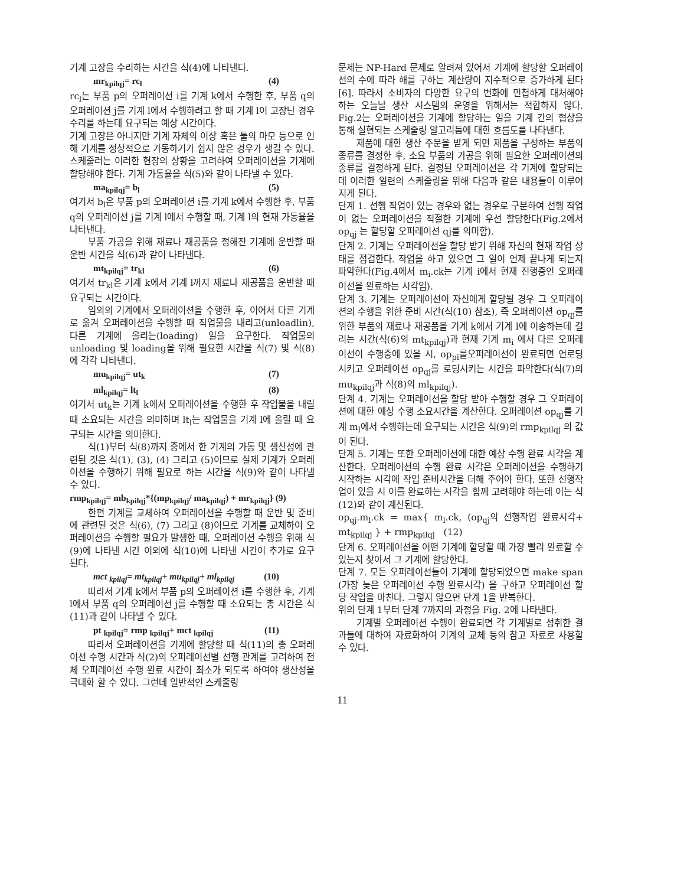기계 고장을 수리하는 시간을 식(4)에 나타낸다.
mr<sub>kpilqj</sub>= rc<sub>l</sub> (4)
rc<sub>l</sub>는 부품 p의 오퍼레이션 i를 기계 k에서 수행한 후, 부품 q의 오퍼레이션 j를 기계 l에서 수행하려고 할 때 기계 l이 고장난 경우 수리를 하는데 요구되는 예상 시간이다.
기계 고장은 아니지만 기계 자체의 이상 혹은 툴의 마모 등으로 인해 기계를 정상적으로 가동하기가 쉽지 않은 경우가 생길 수 있다. 스케줄러는 이러한 현장의 상황을 고려하여 오퍼레이션을 기계에 할당해야 한다. 기계 가동율을 식(5)와 같이 나타낼 수 있다.
ma<sub>kpilqj</sub>= b<sub>l</sub> (5)
여기서 b<sub>l</sub>은 부품 p의 오퍼레이션 i를 기계 k에서 수행한 후, 부품 q의 오퍼레이션 j를 기계 l에서 수행할 때, 기계 l의 현재 가동율을 나타낸다.
부품 가공을 위해 재료나 재공품을 정해진 기계에 운반할 때 운반 시간을 식(6)과 같이 나타낸다.
mt<sub>kpilqj</sub>= tr<sub>kl</sub> (6)
여기서 tr<sub>kl</sub>은 기계 k에서 기계 l까지 재료나 재공품을 운반할 때 요구되는 시간이다.
임의의 기계에서 오퍼레이션을 수행한 후, 이어서 다른 기계로 옮겨 오퍼레이션을 수행할 때 작업물을 내리고(unloadlin), 다른 기계에 올리는(loading) 일을 요구한다. 작업물의 unloading 및 loading을 위해 필요한 시간을 식(7) 및 식(8)에 각각 나타낸다.
mu<sub>kpilqj</sub>= ut<sub>k</sub> (7)
ml<sub>kpilqj</sub>= lt<sub>l</sub> (8)
여기서 ut<sub>k</sub>는 기계 k에서 오퍼레이션을 수행한 후 작업물을 내릴 때 소요되는 시간을 의미하며 lt<sub>l</sub>는 작업물을 기계 l에 올릴 때 요구되는 시간을 의미한다.
식(1)부터 식(8)까지 중에서 한 기계의 가동 및 생산성에 관련된 것은 식(1), (3), (4) 그리고 (5)이므로 실제 기계가 오퍼레이션을 수행하기 위해 필요로 하는 시간을 식(9)와 같이 나타낼 수 있다.
rmp<sub>kpilqj</sub>= mb<sub>kpilqj</sub>*{(mp<sub>kpilqj</sub>/ ma<sub>kpilqj</sub>) + mr<sub>kpilqj</sub>} (9)
한편 기계를 교체하여 오퍼레이션을 수행할 때 운반 및 준비에 관련된 것은 식(6), (7) 그리고 (8)이므로 기계를 교체하여 오퍼레이션을 수행할 필요가 발생한 때, 오퍼레이션 수행을 위해 식(9)에 나타낸 시간 이외에 식(10)에 나타낸 시간이 추가로 요구된다.
mct <sub>kpilqj</sub>= mt<sub>kpilqj</sub>+ mu<sub>kpilqj</sub>+ ml<sub>kpilqj</sub> (10)
따라서 기계 k에서 부품 p의 오퍼레이션 i를 수행한 후, 기계 l에서 부품 q의 오퍼레이션 j를 수행할 때 소요되는 총 시간은 식(11)과 같이 나타낼 수 있다.
pt <sub>kpilqj</sub>= rmp <sub>kpilqj</sub>+ mct <sub>kpilqj</sub> (11)
따라서 오퍼레이션을 기계에 할당할 때 식(11)의 총 오퍼레이션 수행 시간과 식(2)의 오퍼레이션별 선행 관계를 고려하여 전체 오퍼레이션 수행 완료 시간이 최소가 되도록 하여야 생산성을 극대화 할 수 있다. 그런데 일반적인 스케줄링
문제는 NP-Hard 문제로 알려져 있어서 기계에 할당할 오퍼레이션의 수에 따라 해를 구하는 계산량이 지수적으로 증가하게 된다[6]. 따라서 소비자의 다양한 요구의 변화에 민첩하게 대처해야 하는 오늘날 생산 시스템의 운영을 위해서는 적합하지 않다. Fig.2는 오퍼레이션을 기계에 할당하는 일을 기계 간의 협상을 통해 실현되는 스케줄링 알고리듬에 대한 흐름도를 나타낸다.
제품에 대한 생산 주문을 받게 되면 제품을 구성하는 부품의 종류를 결정한 후, 소요 부품의 가공을 위해 필요한 오퍼레이션의 종류를 결정하게 된다. 결정된 오퍼레이션은 각 기계에 할당되는데 이러한 일련의 스케줄링을 위해 다음과 같은 내용들이 이루어지게 된다.
단계 1. 선행 작업이 있는 경우와 없는 경우로 구분하여 선행 작업이 없는 오퍼레이션을 적절한 기계에 우선 할당한다(Fig.2에서 op<sub>qj</sub> 는 할당할 오퍼레이션 qj를 의미함).
단계 2. 기계는 오퍼레이션을 할당 받기 위해 자신의 현재 작업 상태를 점검한다. 작업을 하고 있으면 그 일이 언제 끝나게 되는지 파악한다(Fig.4에서 m<sub>i</sub>.ck는 기계 i에서 현재 진행중인 오퍼레이션을 완료하는 시각임).
단계 3. 기계는 오퍼레이션이 자신에게 할당될 경우 그 오퍼레이션의 수행을 위한 준비 시간(식(10) 참조), 즉 오퍼레이션 op<sub>qj</sub>를 위한 부품의 재료나 재공품을 기계 k에서 기계 l에 이송하는데 걸리는 시간(식(6)의 mt<sub>kpilqj</sub>)과 현재 기계 m<sub>i</sub> 에서 다른 오퍼레이션이 수행중에 있을 시, op<sub>pi</sub>를오퍼레이션이 완료되면 언로딩시키고 오퍼레이션 op<sub>qj</sub>를 로딩시키는 시간을 파악한다(식(7)의 mu<sub>kpilqj</sub>과 식(8)의 ml<sub>kpilqj</sub>).
단계 4. 기계는 오퍼레이션을 할당 받아 수행할 경우 그 오퍼레이션에 대한 예상 수행 소요시간을 계산한다. 오퍼레이션 op<sub>qj</sub>를 기계 m<sub>l</sub>에서 수행하는데 요구되는 시간은 식(9)의 rmp<sub>kpilqj</sub> 의 값이 된다.
단계 5. 기계는 또한 오퍼레이션에 대한 예상 수행 완료 시각을 계산한다. 오퍼레이션의 수행 완료 시각은 오퍼레이션을 수행하기 시작하는 시각에 작업 준비시간을 더해 주어야 한다. 또한 선행작업이 있을 시 이를 완료하는 시각을 함께 고려해야 하는데 이는 식(12)와 같이 계산된다.
op<sub>qj</sub>.m<sub>l</sub>.ck = max{ m<sub>l</sub>.ck, (op<sub>qj</sub>의 선행작업 완료시각+ mt<sub>kpilqj</sub> } + rmp<sub>kpilqj</sub> (12)
단계 6. 오퍼레이션을 어떤 기계에 할당할 때 가장 빨리 완료할 수 있는지 찾아서 그 기계에 할당한다.
단계 7. 모든 오퍼레이션들이 기계에 할당되었으면 make span (가장 늦은 오퍼레이션 수행 완료시각) 을 구하고 오퍼레이션 할당 작업을 마친다. 그렇지 않으면 단계 1을 반복한다.
위의 단계 1부터 단계 7까지의 과정을 Fig. 2에 나타낸다.
기계별 오퍼레이션 수행이 완료되면 각 기계별로 성취한 결과들에 대하여 자료화하여 기계의 교체 등의 참고 자료로 사용할 수 있다.
11